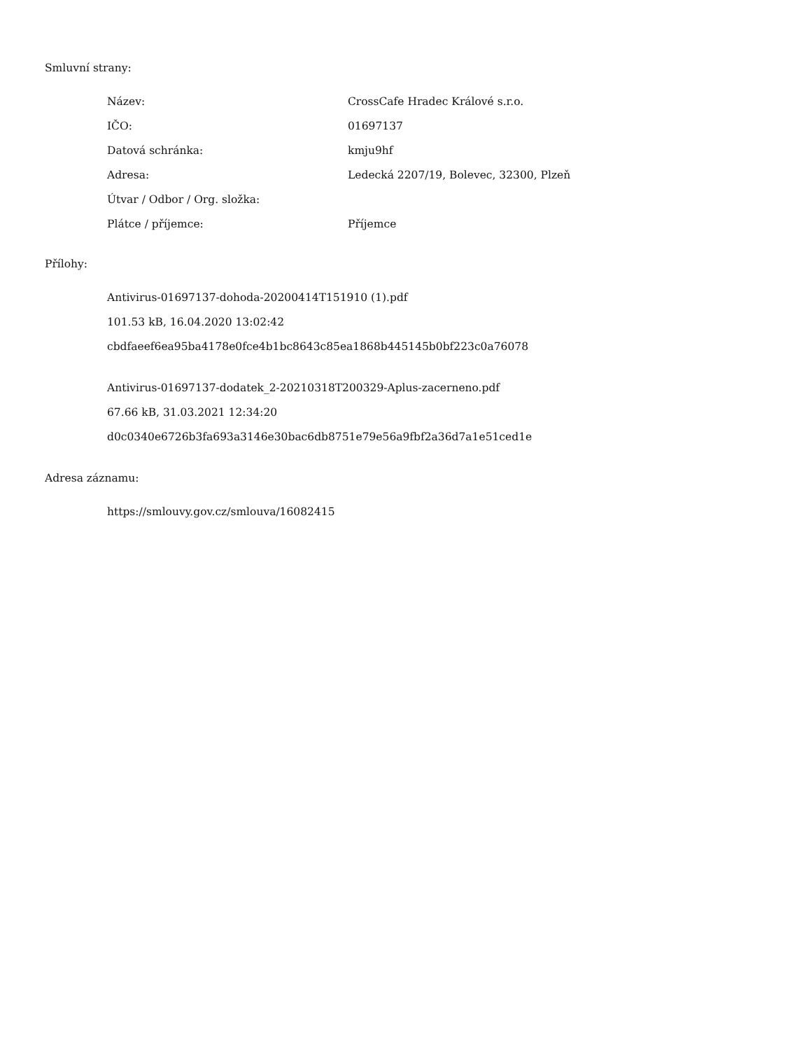Smluvní strany:
| Název: | CrossCafe Hradec Králové s.r.o. |
| IČO: | 01697137 |
| Datová schránka: | kmju9hf |
| Adresa: | Ledecká 2207/19, Bolevec, 32300, Plzeň |
| Útvar / Odbor / Org. složka: | |
| Plátce / příjemce: | Příjemce |
Přílohy:
Antivirus-01697137-dohoda-20200414T151910 (1).pdf
101.53 kB, 16.04.2020 13:02:42
cbdfaeef6ea95ba4178e0fce4b1bc8643c85ea1868b445145b0bf223c0a76078
Antivirus-01697137-dodatek_2-20210318T200329-Aplus-zacerneno.pdf
67.66 kB, 31.03.2021 12:34:20
d0c0340e6726b3fa693a3146e30bac6db8751e79e56a9fbf2a36d7a1e51ced1e
Adresa záznamu:
https://smlouvy.gov.cz/smlouva/16082415